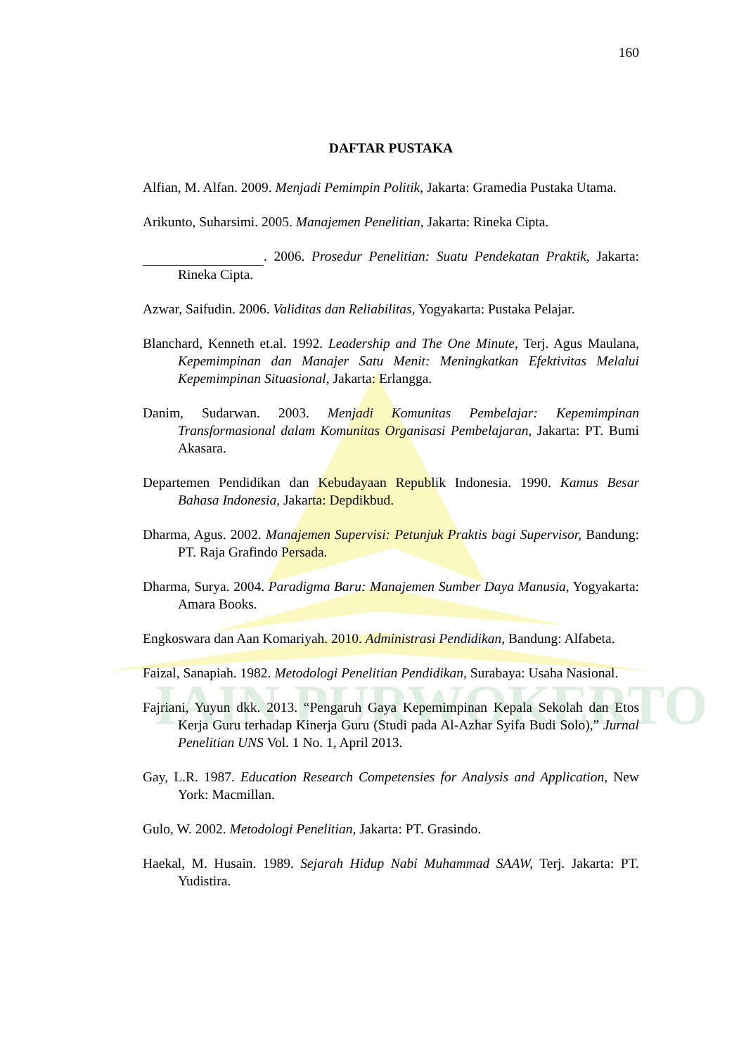IAIN PURWOKERTO
160
DAFTAR PUSTAKA
Alfian, M. Alfan. 2009. Menjadi Pemimpin Politik, Jakarta: Gramedia Pustaka Utama.
Arikunto, Suharsimi. 2005. Manajemen Penelitian, Jakarta: Rineka Cipta.
. 2006. Prosedur Penelitian: Suatu Pendekatan Praktik, Jakarta: Rineka Cipta.
Azwar, Saifudin. 2006. Validitas dan Reliabilitas, Yogyakarta: Pustaka Pelajar.
Blanchard, Kenneth et.al. 1992. Leadership and The One Minute, Terj. Agus Maulana, Kepemimpinan dan Manajer Satu Menit: Meningkatkan Efektivitas Melalui Kepemimpinan Situasional, Jakarta: Erlangga.
Danim, Sudarwan. 2003. Menjadi Komunitas Pembelajar: Kepemimpinan Transformasional dalam Komunitas Organisasi Pembelajaran, Jakarta: PT. Bumi Akasara.
Departemen Pendidikan dan Kebudayaan Republik Indonesia. 1990. Kamus Besar Bahasa Indonesia, Jakarta: Depdikbud.
Dharma, Agus. 2002. Manajemen Supervisi: Petunjuk Praktis bagi Supervisor, Bandung: PT. Raja Grafindo Persada.
Dharma, Surya. 2004. Paradigma Baru: Manajemen Sumber Daya Manusia, Yogyakarta: Amara Books.
Engkoswara dan Aan Komariyah. 2010. Administrasi Pendidikan, Bandung: Alfabeta.
Faizal, Sanapiah. 1982. Metodologi Penelitian Pendidikan, Surabaya: Usaha Nasional.
Fajriani, Yuyun dkk. 2013. “Pengaruh Gaya Kepemimpinan Kepala Sekolah dan Etos Kerja Guru terhadap Kinerja Guru (Studi pada Al-Azhar Syifa Budi Solo),” Jurnal Penelitian UNS Vol. 1 No. 1, April 2013.
Gay, L.R. 1987. Education Research Competensies for Analysis and Application, New York: Macmillan.
Gulo, W. 2002. Metodologi Penelitian, Jakarta: PT. Grasindo.
Haekal, M. Husain. 1989. Sejarah Hidup Nabi Muhammad SAAW, Terj. Jakarta: PT. Yudistira.